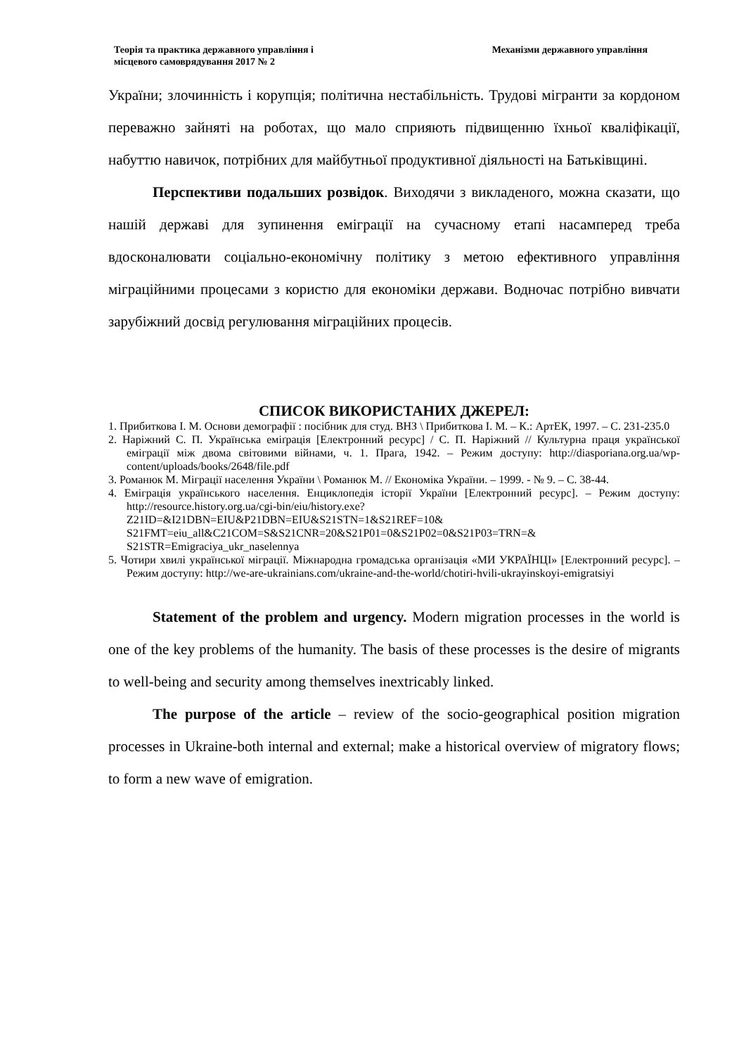Теорія та практика державного управління і
місцевого самоврядування 2017 № 2
Механізми державного управління
України; злочинність і корупція; політична нестабільність. Трудові мігранти за кордоном переважно зайняті на роботах, що мало сприяють підвищенню їхньої кваліфікації, набуттю навичок, потрібних для майбутньої продуктивної діяльності на Батьківщині.
Перспективи подальших розвідок. Виходячи з викладеного, можна сказати, що нашій державі для зупинення еміграції на сучасному етапі насамперед треба вдосконалювати соціально-економічну політику з метою ефективного управління міграційними процесами з користю для економіки держави. Водночас потрібно вивчати зарубіжний досвід регулювання міграційних процесів.
СПИСОК ВИКОРИСТАНИХ ДЖЕРЕЛ:
1. Прибиткова І. М. Основи демографії : посібник для студ. ВНЗ \ Прибиткова І. М. – К.: АртЕК, 1997. – С. 231-235.0
2. Наріжний С. П. Українська еміґрація [Електронний ресурс] / С. П. Наріжний // Культурна праця української еміграції між двома світовими війнами, ч. 1. Прага, 1942. – Режим доступу: http://diasporiana.org.ua/wp-content/uploads/books/2648/file.pdf
3. Романюк М. Міграції населення України \ Романюк М. // Економіка України. – 1999. - № 9. – С. 38-44.
4. Еміграція українського населення. Енциклопедія історії України [Електронний ресурс]. – Режим доступу: http://resource.history.org.ua/cgi-bin/eiu/history.exe?Z21ID=&I21DBN=EIU&P21DBN=EIU&S21STN=1&S21REF=10& S21FMT=eiu_all&C21COM=S&S21CNR=20&S21P01=0&S21P02=0&S21P03=TRN=& S21STR=Emigraciya_ukr_naselennya
5. Чотири хвилі української міграції. Міжнародна громадська організація «МИ УКРАЇНЦІ» [Електронний ресурс]. – Режим доступу: http://we-are-ukrainians.com/ukraine-and-the-world/chotiri-hvili-ukrayinskoyi-emigratsiyi
Statement of the problem and urgency. Modern migration processes in the world is one of the key problems of the humanity. The basis of these processes is the desire of migrants to well-being and security among themselves inextricably linked.
The purpose of the article – review of the socio-geographical position migration processes in Ukraine-both internal and external; make a historical overview of migratory flows; to form a new wave of emigration.